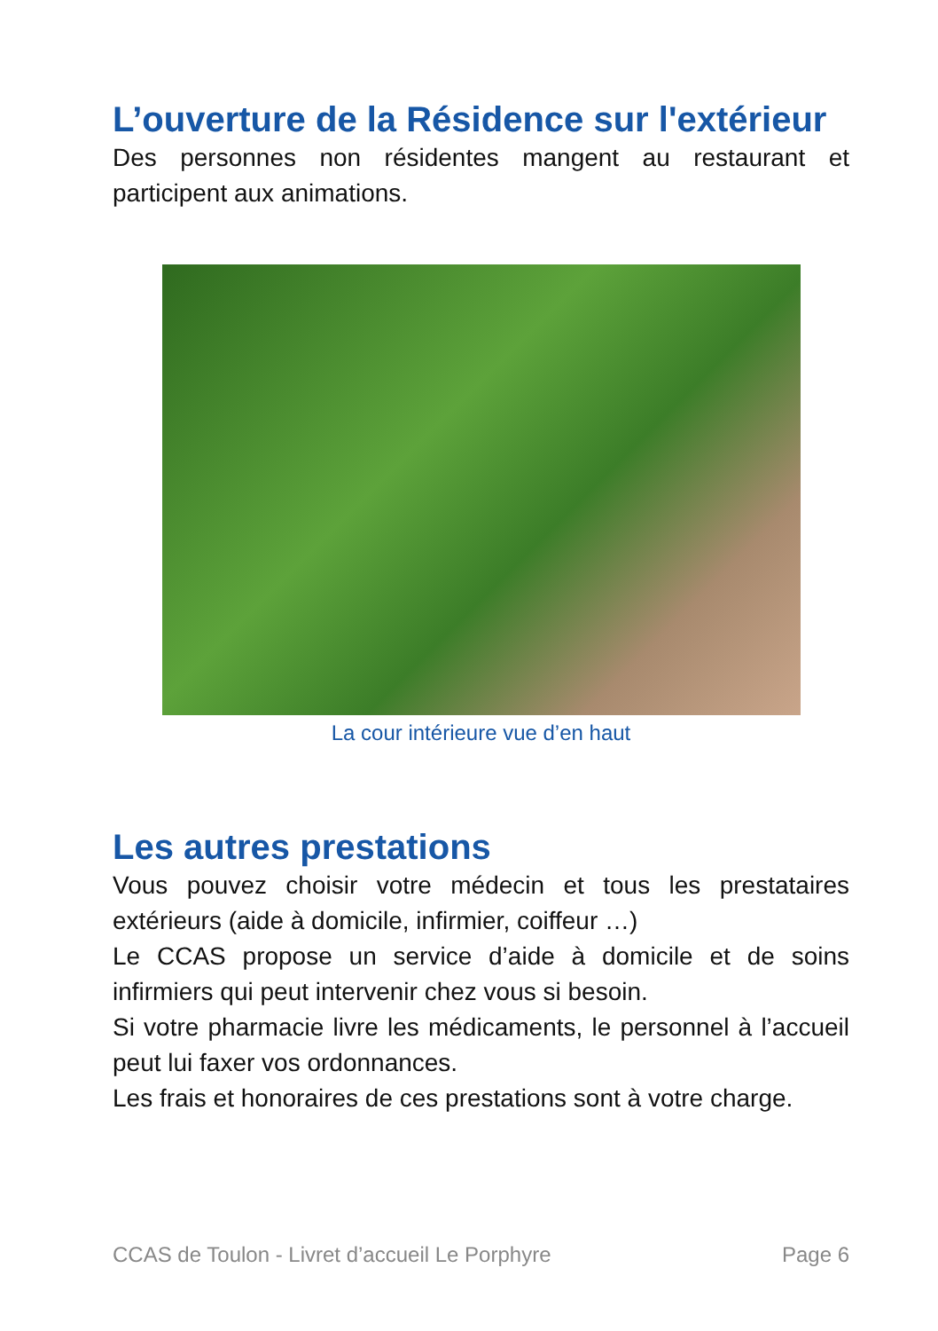L’ouverture de la Résidence sur l'extérieur
Des personnes non résidentes mangent au restaurant et participent aux animations.
La cour intérieure vue d’en haut
Les autres prestations
Vous pouvez choisir votre médecin et tous les prestataires extérieurs (aide à domicile, infirmier, coiffeur …)
Le CCAS propose un service d’aide à domicile et de soins infirmiers qui peut intervenir chez vous si besoin.
Si votre pharmacie livre les médicaments, le personnel à l’accueil peut lui faxer vos ordonnances.
Les frais et honoraires de ces prestations sont à votre charge.
CCAS de Toulon - Livret d’accueil Le Porphyre Page 6